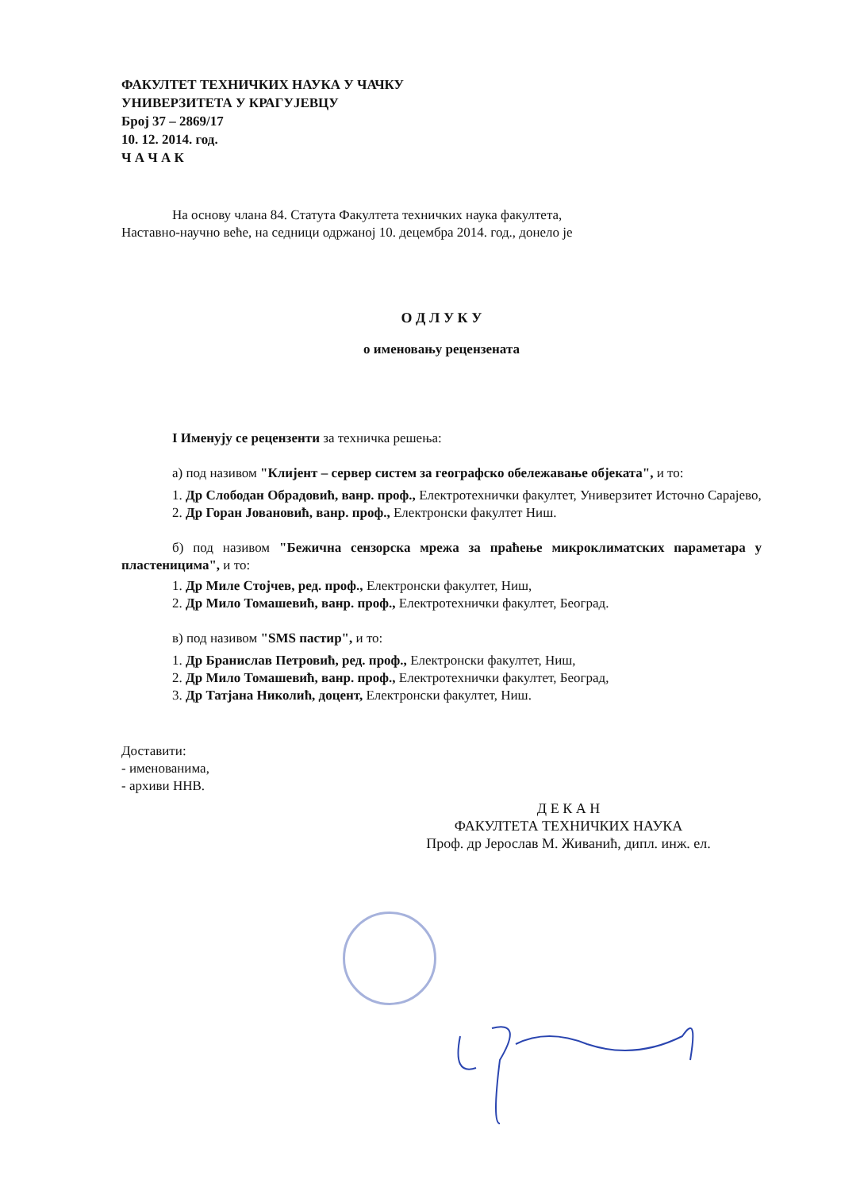ФАКУЛТЕТ ТЕХНИЧКИХ НАУКА У ЧАЧКУ
УНИВЕРЗИТЕТА У КРАГУЈЕВЦУ
Број 37 – 2869/17
10. 12. 2014. год.
Ч А Ч А К
На основу члана 84. Статута Факултета техничких наука факултета,
Наставно-научно веће, на седници одржаној 10. децембра 2014. год., донело је
О Д Л У К У
о именовању рецензената
I Именују се рецензенти за техничка решења:
а) под називом "Клијент – сервер систем за географско обележавање објеката", и то:
1. Др Слободан Обрадовић, ванр. проф., Електротехнички факултет, Универзитет Источно Сарајево,
2. Др Горан Јовановић, ванр. проф., Електронски факултет Ниш.
б) под називом "Бежична сензорска мрежа за праћење микроклиматских параметара у пластеницима", и то:
1. Др Миле Стојчев, ред. проф., Електронски факултет, Ниш,
2. Др Мило Томашевић, ванр. проф., Електротехнички факултет, Београд.
в) под називом "SMS пастир", и то:
1. Др Бранислав Петровић, ред. проф., Електронски факултет, Ниш,
2. Др Мило Томашевић, ванр. проф., Електротехнички факултет, Београд,
3. Др Татјана Николић, доцент, Електронски факултет, Ниш.
Доставити:
- именованима,
- архиви ННВ.
Д Е К А Н
ФАКУЛТЕТА ТЕХНИЧКИХ НАУКА
Проф. др Јерослав М. Живанић, дипл. инж. ел.